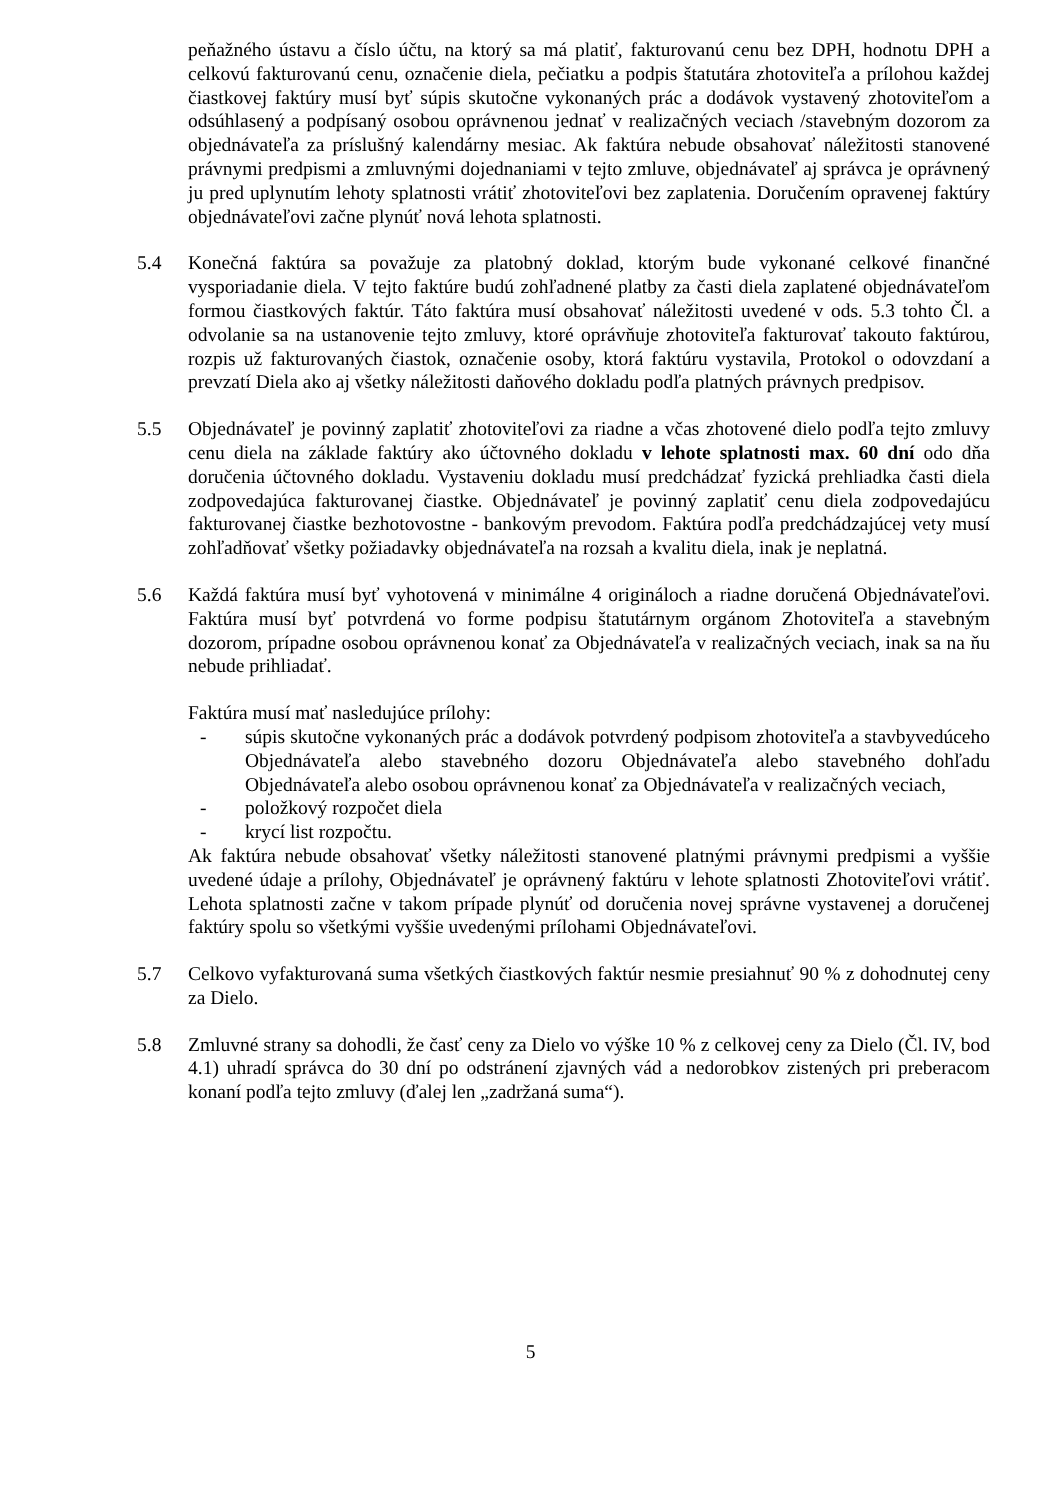peňažného ústavu a číslo účtu, na ktorý sa má platiť, fakturovanú cenu bez DPH, hodnotu DPH a celkovú fakturovanú cenu, označenie diela, pečiatku a podpis štatutára zhotoviteľa a prílohou každej čiastkovej faktúry musí byť súpis skutočne vykonaných prác a dodávok vystavený zhotoviteľom a odsúhlasený a podpísaný osobou oprávnenou jednať v realizačných veciach /stavebným dozorom za objednávateľa za príslušný kalendárny mesiac. Ak faktúra nebude obsahovať náležitosti stanovené právnymi predpismi a zmluvnými dojednaniami v tejto zmluve, objednávateľ aj správca je oprávnený ju pred uplynutím lehoty splatnosti vrátiť zhotoviteľovi bez zaplatenia. Doručením opravenej faktúry objednávateľovi začne plynúť nová lehota splatnosti.
5.4 Konečná faktúra sa považuje za platobný doklad, ktorým bude vykonané celkové finančné vysporiadanie diela. V tejto faktúre budú zohľadnené platby za časti diela zaplatené objednávateľom formou čiastkových faktúr. Táto faktúra musí obsahovať náležitosti uvedené v ods. 5.3 tohto Čl. a odvolanie sa na ustanovenie tejto zmluvy, ktoré oprávňuje zhotoviteľa fakturovať takouto faktúrou, rozpis už fakturovaných čiastok, označenie osoby, ktorá faktúru vystavila, Protokol o odovzdaní a prevzatí Diela ako aj všetky náležitosti daňového dokladu podľa platných právnych predpisov.
5.5 Objednávateľ je povinný zaplatiť zhotoviteľovi za riadne a včas zhotovené dielo podľa tejto zmluvy cenu diela na základe faktúry ako účtovného dokladu v lehote splatnosti max. 60 dní odo dňa doručenia účtovného dokladu. Vystaveniu dokladu musí predchádzať fyzická prehliadka časti diela zodpovedajúca fakturovanej čiastke. Objednávateľ je povinný zaplatiť cenu diela zodpovedajúcu fakturovanej čiastke bezhotovostne - bankovým prevodom. Faktúra podľa predchádzajúcej vety musí zohľadňovať všetky požiadavky objednávateľa na rozsah a kvalitu diela, inak je neplatná.
5.6 Každá faktúra musí byť vyhotovená v minimálne 4 origináloch a riadne doručená Objednávateľovi. Faktúra musí byť potvrdená vo forme podpisu štatutárnym orgánom Zhotoviteľa a stavebným dozorom, prípadne osobou oprávnenou konať za Objednávateľa v realizačných veciach, inak sa na ňu nebude prihliadať.
Faktúra musí mať nasledujúce prílohy:
- súpis skutočne vykonaných prác a dodávok potvrdený podpisom zhotoviteľa a stavbyvedúceho Objednávateľa alebo stavebného dozoru Objednávateľa alebo stavebného dohľadu Objednávateľa alebo osobou oprávnenou konať za Objednávateľa v realizačných veciach,
- položkový rozpočet diela
- krycí list rozpočtu.
Ak faktúra nebude obsahovať všetky náležitosti stanovené platnými právnymi predpismi a vyššie uvedené údaje a prílohy, Objednávateľ je oprávnený faktúru v lehote splatnosti Zhotoviteľovi vrátiť. Lehota splatnosti začne v takom prípade plynúť od doručenia novej správne vystavenej a doručenej faktúry spolu so všetkými vyššie uvedenými prílohami Objednávateľovi.
5.7 Celkovo vyfakturovaná suma všetkých čiastkových faktúr nesmie presiahnuť 90 % z dohodnutej ceny za Dielo.
5.8 Zmluvné strany sa dohodli, že časť ceny za Dielo vo výške 10 % z celkovej ceny za Dielo (Čl. IV, bod 4.1) uhradí správca do 30 dní po odstránení zjavných vád a nedorobkov zistených pri preberacom konaní podľa tejto zmluvy (ďalej len „zadržaná suma“).
5